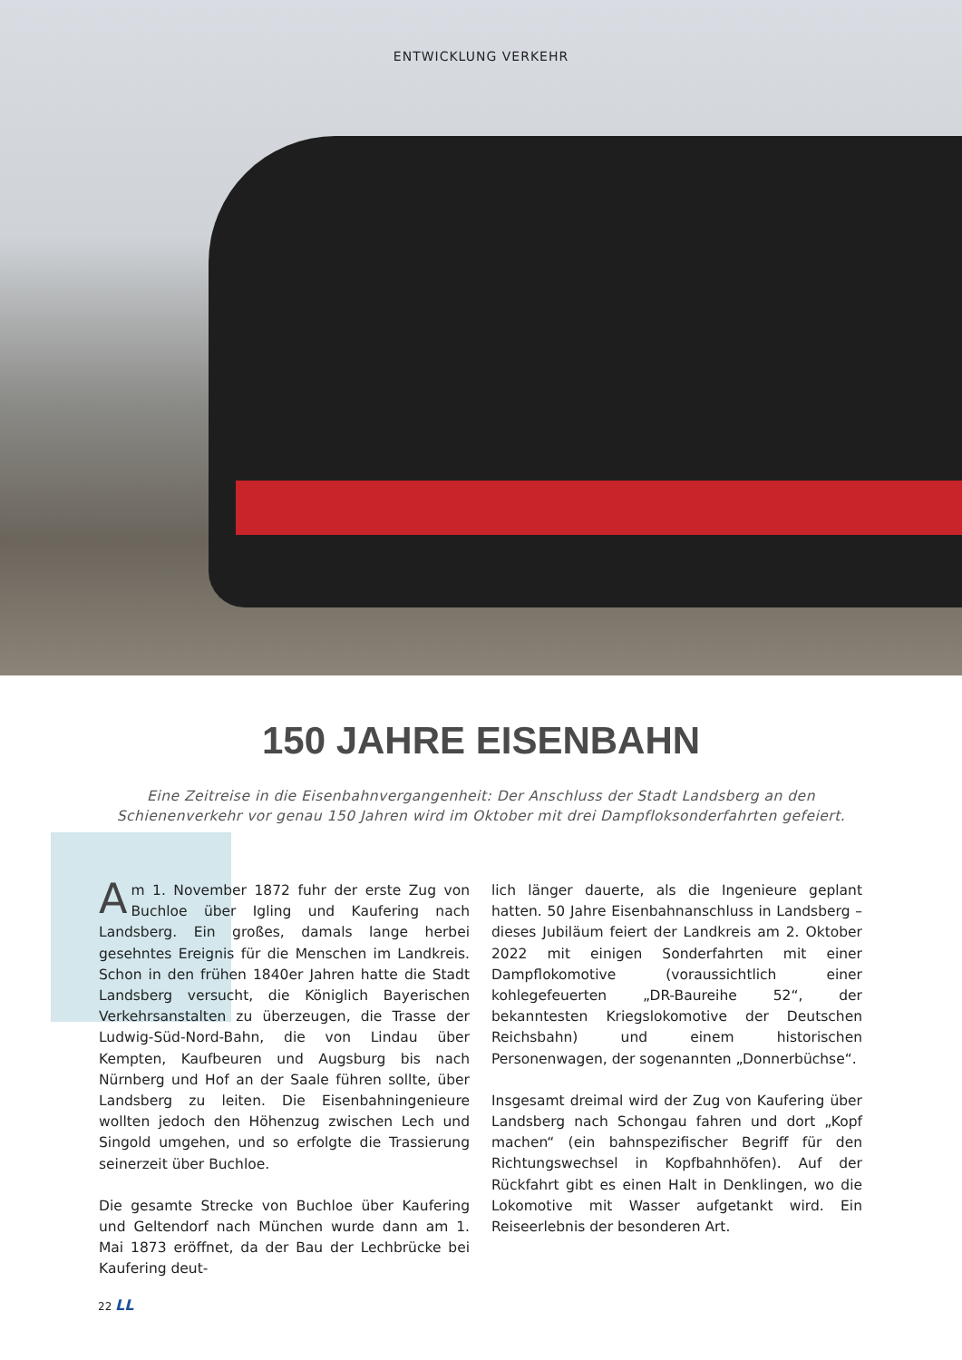ENTWICKLUNG VERKEHR
150 JAHRE EISENBAHN
Eine Zeitreise in die Eisenbahnvergangenheit: Der Anschluss der Stadt Landsberg an den Schienenverkehr vor genau 150 Jahren wird im Oktober mit drei Dampfloksonderfahrten gefeiert.
Am 1. November 1872 fuhr der erste Zug von Buchloe über Igling und Kaufering nach Landsberg. Ein großes, damals lange herbei gesehntes Ereignis für die Menschen im Landkreis. Schon in den frühen 1840er Jahren hatte die Stadt Landsberg versucht, die Königlich Bayerischen Verkehrsanstalten zu überzeugen, die Trasse der Ludwig-Süd-Nord-Bahn, die von Lindau über Kempten, Kaufbeuren und Augsburg bis nach Nürnberg und Hof an der Saale führen sollte, über Landsberg zu leiten. Die Eisenbahningenieure wollten jedoch den Höhenzug zwischen Lech und Singold umgehen, und so erfolgte die Trassierung seinerzeit über Buchloe.
Die gesamte Strecke von Buchloe über Kaufering und Geltendorf nach München wurde dann am 1. Mai 1873 eröffnet, da der Bau der Lechbrücke bei Kaufering deut-
lich länger dauerte, als die Ingenieure geplant hatten. 50 Jahre Eisenbahnanschluss in Landsberg – dieses Jubiläum feiert der Landkreis am 2. Oktober 2022 mit einigen Sonderfahrten mit einer Dampflokomotive (voraussichtlich einer kohlegefeuerten „DR-Baureihe 52“, der bekanntesten Kriegslokomotive der Deutschen Reichsbahn) und einem historischen Personenwagen, der sogenannten „Donnerbüchse“.
Insgesamt dreimal wird der Zug von Kaufering über Landsberg nach Schongau fahren und dort „Kopf machen“ (ein bahnspezifischer Begriff für den Richtungswechsel in Kopfbahnhöfen). Auf der Rückfahrt gibt es einen Halt in Denklingen, wo die Lokomotive mit Wasser aufgetankt wird. Ein Reiseerlebnis der besonderen Art.
22 LL